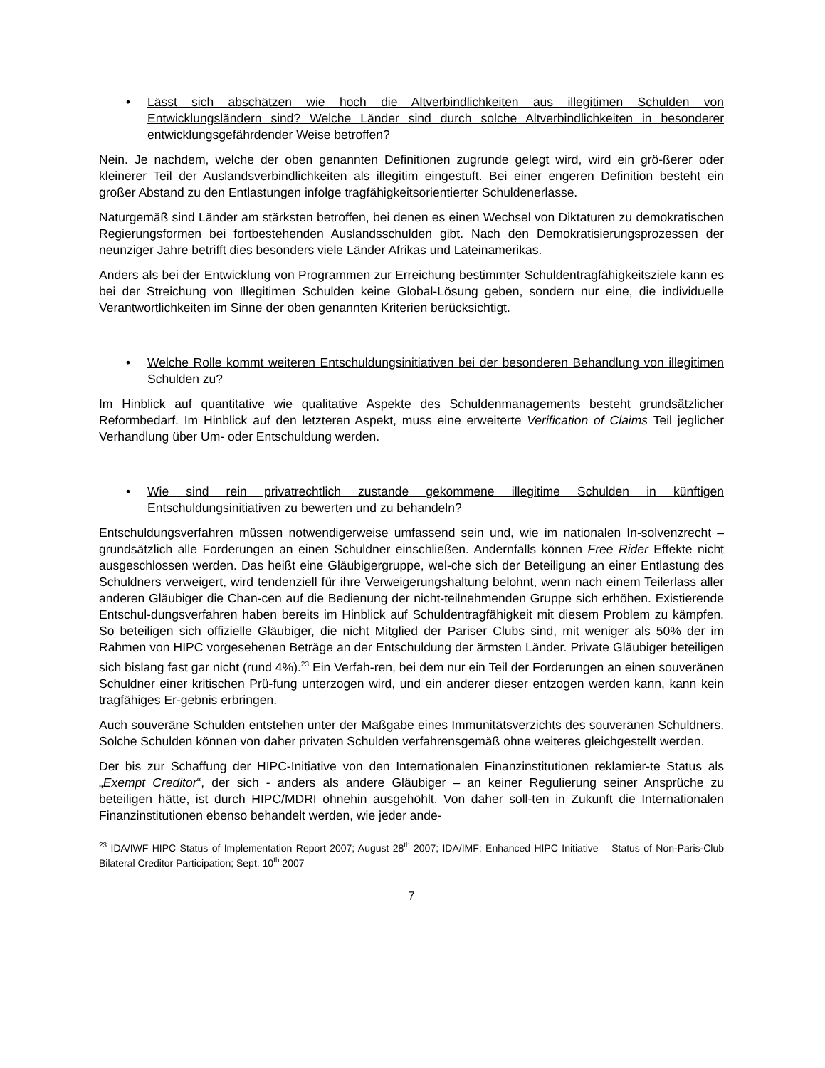• Lässt sich abschätzen wie hoch die Altverbindlichkeiten aus illegitimen Schulden von Entwicklungsländern sind? Welche Länder sind durch solche Altverbindlichkeiten in besonderer entwicklungsgefährdender Weise betroffen?
Nein. Je nachdem, welche der oben genannten Definitionen zugrunde gelegt wird, wird ein grö-ßerer oder kleinerer Teil der Auslandsverbindlichkeiten als illegitim eingestuft. Bei einer engeren Definition besteht ein großer Abstand zu den Entlastungen infolge tragfähigkeitsorientierter Schuldenerlasse.
Naturgemäß sind Länder am stärksten betroffen, bei denen es einen Wechsel von Diktaturen zu demokratischen Regierungsformen bei fortbestehenden Auslandsschulden gibt. Nach den Demokratisierungsprozessen der neunziger Jahre betrifft dies besonders viele Länder Afrikas und Lateinamerikas.
Anders als bei der Entwicklung von Programmen zur Erreichung bestimmter Schuldentragfähigkeitsziele kann es bei der Streichung von Illegitimen Schulden keine Global-Lösung geben, sondern nur eine, die individuelle Verantwortlichkeiten im Sinne der oben genannten Kriterien berücksichtigt.
• Welche Rolle kommt weiteren Entschuldungsinitiativen bei der besonderen Behandlung von illegitimen Schulden zu?
Im Hinblick auf quantitative wie qualitative Aspekte des Schuldenmanagements besteht grundsätzlicher Reformbedarf. Im Hinblick auf den letzteren Aspekt, muss eine erweiterte Verification of Claims Teil jeglicher Verhandlung über Um- oder Entschuldung werden.
• Wie sind rein privatrechtlich zustande gekommene illegitime Schulden in künftigen Entschuldungsinitiativen zu bewerten und zu behandeln?
Entschuldungsverfahren müssen notwendigerweise umfassend sein und, wie im nationalen In-solvenzrecht – grundsätzlich alle Forderungen an einen Schuldner einschließen. Andernfalls können Free Rider Effekte nicht ausgeschlossen werden. Das heißt eine Gläubigergruppe, wel-che sich der Beteiligung an einer Entlastung des Schuldners verweigert, wird tendenziell für ihre Verweigerungshaltung belohnt, wenn nach einem Teilerlass aller anderen Gläubiger die Chan-cen auf die Bedienung der nicht-teilnehmenden Gruppe sich erhöhen. Existierende Entschul-dungsverfahren haben bereits im Hinblick auf Schuldentragfähigkeit mit diesem Problem zu kämpfen. So beteiligen sich offizielle Gläubiger, die nicht Mitglied der Pariser Clubs sind, mit weniger als 50% der im Rahmen von HIPC vorgesehenen Beträge an der Entschuldung der ärmsten Länder. Private Gläubiger beteiligen sich bislang fast gar nicht (rund 4%).<sup>23</sup> Ein Verfah-ren, bei dem nur ein Teil der Forderungen an einen souveränen Schuldner einer kritischen Prü-fung unterzogen wird, und ein anderer dieser entzogen werden kann, kann kein tragfähiges Er-gebnis erbringen.
Auch souveräne Schulden entstehen unter der Maßgabe eines Immunitätsverzichts des souveränen Schuldners. Solche Schulden können von daher privaten Schulden verfahrensgemäß ohne weiteres gleichgestellt werden.
Der bis zur Schaffung der HIPC-Initiative von den Internationalen Finanzinstitutionen reklamier-te Status als „Exempt Creditor“, der sich - anders als andere Gläubiger – an keiner Regulierung seiner Ansprüche zu beteiligen hätte, ist durch HIPC/MDRI ohnehin ausgehöhlt. Von daher soll-ten in Zukunft die Internationalen Finanzinstitutionen ebenso behandelt werden, wie jeder ande-
<sup>23</sup> IDA/IWF HIPC Status of Implementation Report 2007; August 28<sup>th</sup> 2007; IDA/IMF: Enhanced HIPC Initiative – Status of Non-Paris-Club Bilateral Creditor Participation; Sept. 10<sup>th</sup> 2007
7